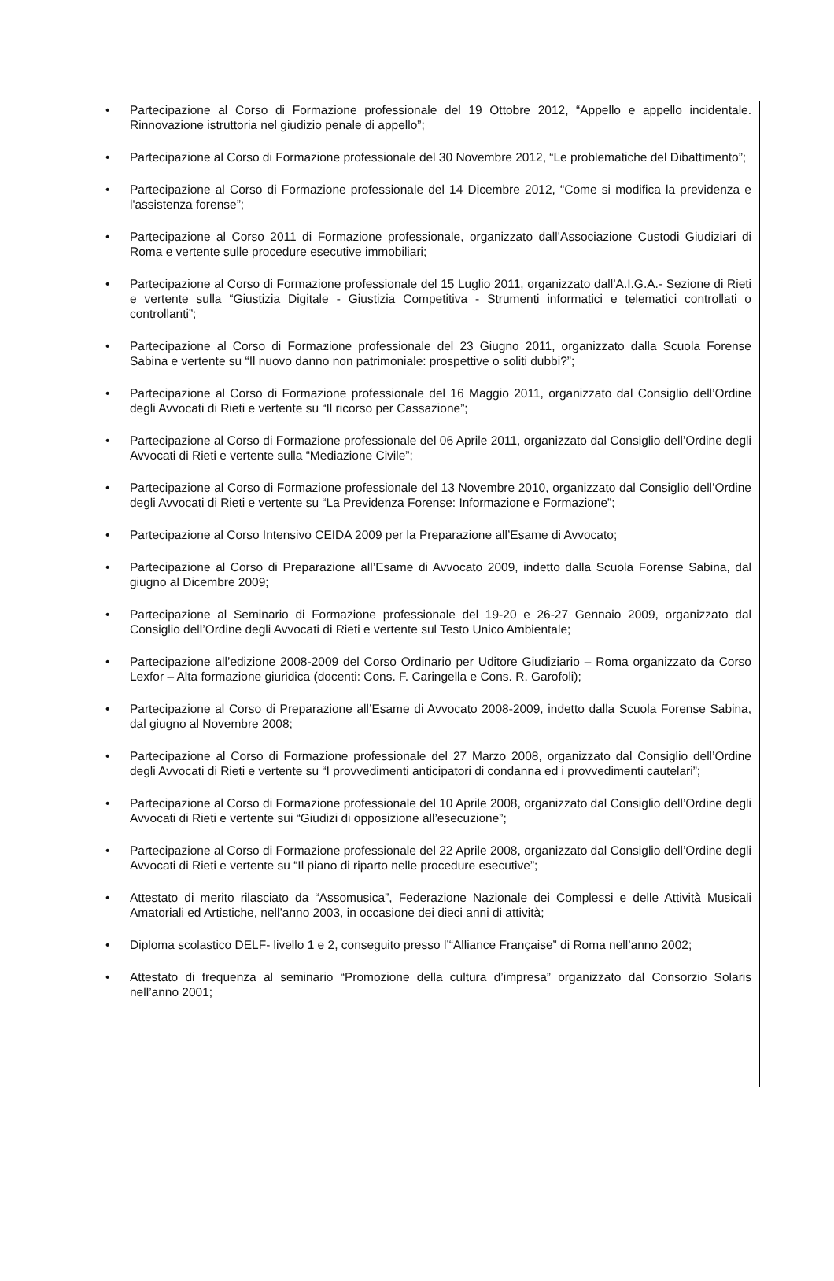• Partecipazione al Corso di Formazione professionale del 19 Ottobre 2012, “Appello e appello incidentale. Rinnovazione istruttoria nel giudizio penale di appello”;
• Partecipazione al Corso di Formazione professionale del 30 Novembre 2012, “Le problematiche del Dibattimento”;
• Partecipazione al Corso di Formazione professionale del 14 Dicembre 2012, “Come si modifica la previdenza e l'assistenza forense”;
• Partecipazione al Corso 2011 di Formazione professionale, organizzato dall’Associazione Custodi Giudiziari di Roma e vertente sulle procedure esecutive immobiliari;
• Partecipazione al Corso di Formazione professionale del 15 Luglio 2011, organizzato dall’A.I.G.A.- Sezione di Rieti e vertente sulla “Giustizia Digitale - Giustizia Competitiva - Strumenti informatici e telematici controllati o controllanti”;
• Partecipazione al Corso di Formazione professionale del 23 Giugno 2011, organizzato dalla Scuola Forense Sabina e vertente su “Il nuovo danno non patrimoniale: prospettive o soliti dubbi?”;
• Partecipazione al Corso di Formazione professionale del 16 Maggio 2011, organizzato dal Consiglio dell’Ordine degli Avvocati di Rieti e vertente su “Il ricorso per Cassazione”;
• Partecipazione al Corso di Formazione professionale del 06 Aprile 2011, organizzato dal Consiglio dell’Ordine degli Avvocati di Rieti e vertente sulla “Mediazione Civile”;
• Partecipazione al Corso di Formazione professionale del 13 Novembre 2010, organizzato dal Consiglio dell’Ordine degli Avvocati di Rieti e vertente su “La Previdenza Forense: Informazione e Formazione”;
• Partecipazione al Corso Intensivo CEIDA 2009 per la Preparazione all’Esame di Avvocato;
• Partecipazione al Corso di Preparazione all’Esame di Avvocato 2009, indetto dalla Scuola Forense Sabina, dal giugno al Dicembre 2009;
• Partecipazione al Seminario di Formazione professionale del 19-20 e 26-27 Gennaio 2009, organizzato dal Consiglio dell’Ordine degli Avvocati di Rieti e vertente sul Testo Unico Ambientale;
• Partecipazione all’edizione 2008-2009 del Corso Ordinario per Uditore Giudiziario – Roma organizzato da Corso Lexfor – Alta formazione giuridica (docenti: Cons. F. Caringella e Cons. R. Garofoli);
• Partecipazione al Corso di Preparazione all’Esame di Avvocato 2008-2009, indetto dalla Scuola Forense Sabina, dal giugno al Novembre 2008;
• Partecipazione al Corso di Formazione professionale del 27 Marzo 2008, organizzato dal Consiglio dell’Ordine degli Avvocati di Rieti e vertente su “I provvedimenti anticipatori di condanna ed i provvedimenti cautelari”;
• Partecipazione al Corso di Formazione professionale del 10 Aprile 2008, organizzato dal Consiglio dell’Ordine degli Avvocati di Rieti e vertente sui “Giudizi di opposizione all’esecuzione”;
• Partecipazione al Corso di Formazione professionale del 22 Aprile 2008, organizzato dal Consiglio dell’Ordine degli Avvocati di Rieti e vertente su “Il piano di riparto nelle procedure esecutive”;
• Attestato di merito rilasciato da “Assomusica”, Federazione Nazionale dei Complessi e delle Attività Musicali Amatoriali ed Artistiche, nell’anno 2003, in occasione dei dieci anni di attività;
• Diploma scolastico DELF- livello 1 e 2, conseguito presso l’“Alliance Française” di Roma nell’anno 2002;
• Attestato di frequenza al seminario “Promozione della cultura d’impresa” organizzato dal Consorzio Solaris nell’anno 2001;